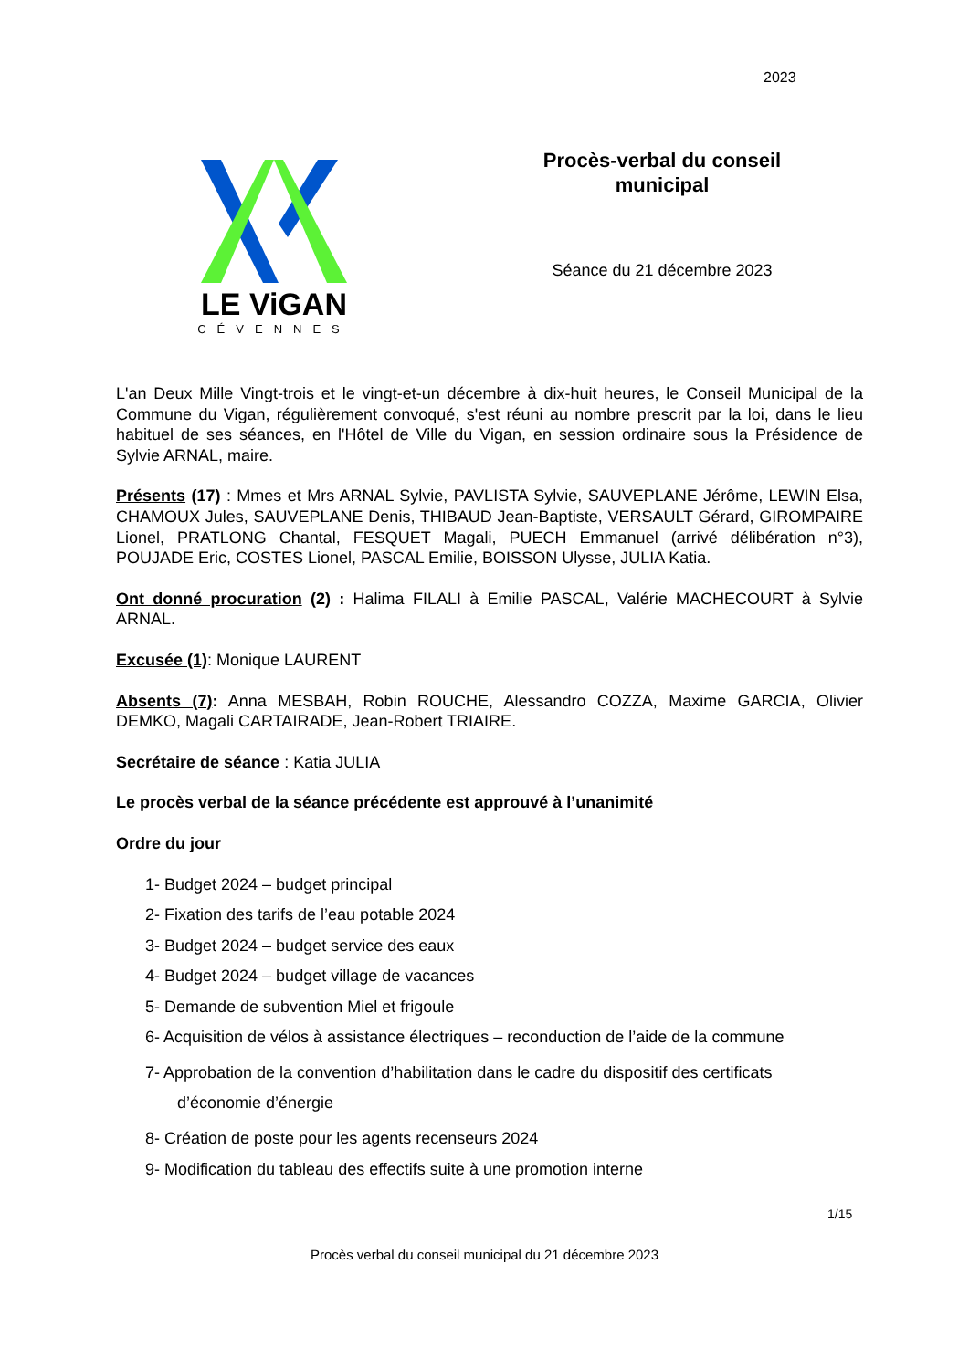2023
LE ViGAN
CÉVENNES
Procès-verbal du conseil municipal
Séance du 21 décembre 2023
L'an Deux Mille Vingt-trois et le vingt-et-un décembre à dix-huit heures, le Conseil Municipal de la Commune du Vigan, régulièrement convoqué, s'est réuni au nombre prescrit par la loi, dans le lieu habituel de ses séances, en l'Hôtel de Ville du Vigan, en session ordinaire sous la Présidence de Sylvie ARNAL, maire.
Présents (17) : Mmes et Mrs ARNAL Sylvie, PAVLISTA Sylvie, SAUVEPLANE Jérôme, LEWIN Elsa, CHAMOUX Jules, SAUVEPLANE Denis, THIBAUD Jean-Baptiste, VERSAULT Gérard, GIROMPAIRE Lionel, PRATLONG Chantal, FESQUET Magali, PUECH Emmanuel (arrivé délibération n°3), POUJADE Eric, COSTES Lionel, PASCAL Emilie, BOISSON Ulysse, JULIA Katia.
Ont donné procuration (2) : Halima FILALI à Emilie PASCAL, Valérie MACHECOURT à Sylvie ARNAL.
Excusée (1): Monique LAURENT
Absents (7): Anna MESBAH, Robin ROUCHE, Alessandro COZZA, Maxime GARCIA, Olivier DEMKO, Magali CARTAIRADE, Jean-Robert TRIAIRE.
Secrétaire de séance : Katia JULIA
Le procès verbal de la séance précédente est approuvé à l’unanimité
Ordre du jour
1- Budget 2024 – budget principal
2- Fixation des tarifs de l’eau potable 2024
3- Budget 2024 – budget service des eaux
4- Budget 2024 – budget village de vacances
5- Demande de subvention Miel et frigoule
6- Acquisition de vélos à assistance électriques – reconduction de l’aide de la commune
7- Approbation de la convention d’habilitation dans le cadre du dispositif des certificats
d’économie d’énergie
8- Création de poste pour les agents recenseurs 2024
9- Modification du tableau des effectifs suite à une promotion interne
1/15
Procès verbal du conseil municipal du 21 décembre 2023